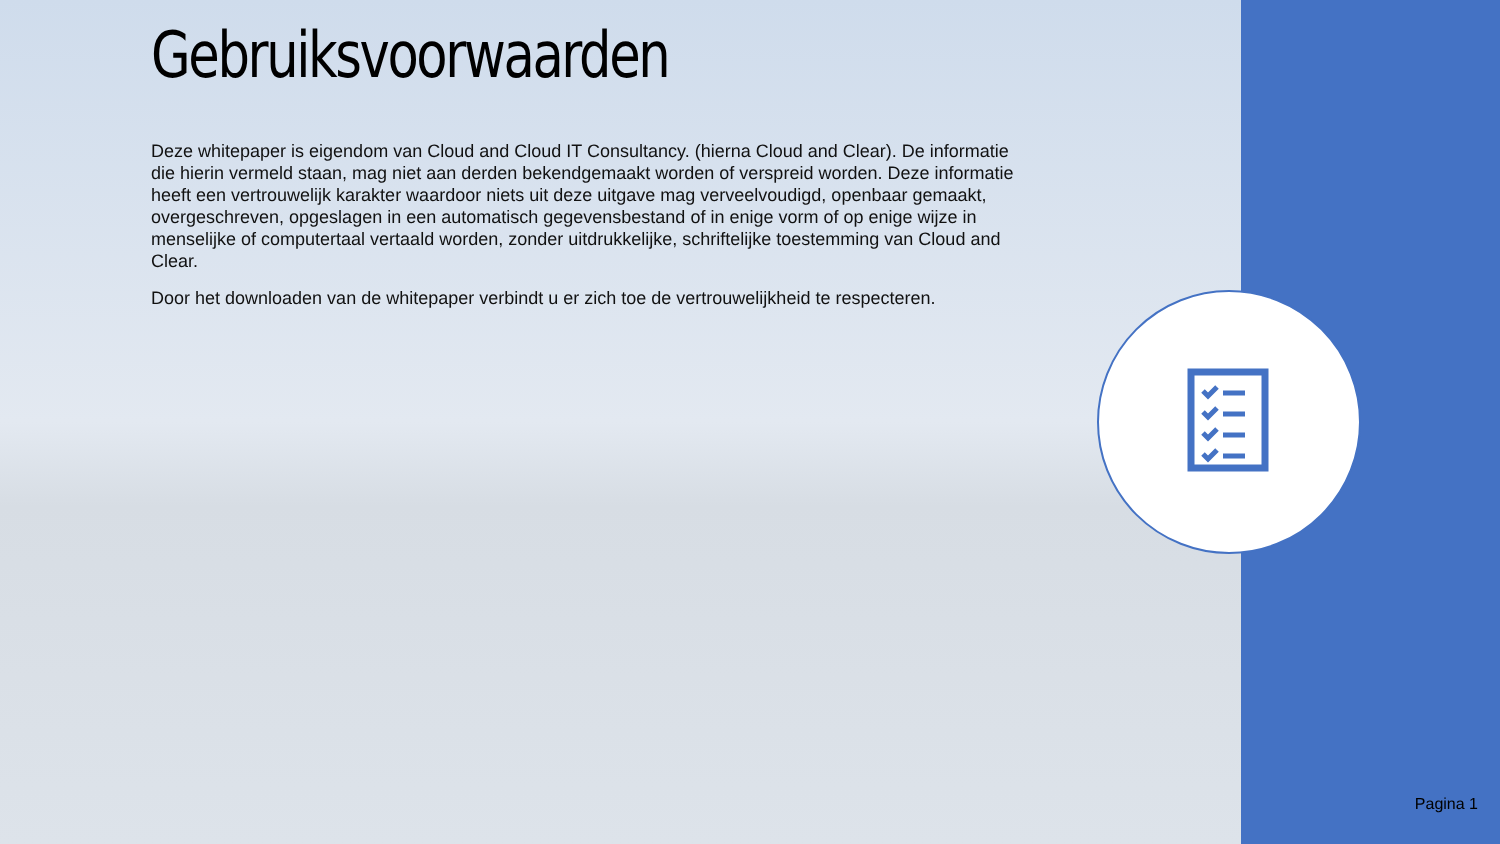Gebruiksvoorwaarden
Deze whitepaper is eigendom van Cloud and Cloud IT Consultancy. (hierna Cloud and Clear). De informatie die hierin vermeld staan, mag niet aan derden bekendgemaakt worden of verspreid worden. Deze informatie heeft een vertrouwelijk karakter waardoor niets uit deze uitgave mag verveelvoudigd, openbaar gemaakt, overgeschreven, opgeslagen in een automatisch gegevensbestand of in enige vorm of op enige wijze in menselijke of computertaal vertaald worden, zonder uitdrukkelijke, schriftelijke toestemming van Cloud and Clear.
Door het downloaden van de whitepaper verbindt u er zich toe de vertrouwelijkheid te respecteren.
Pagina 1